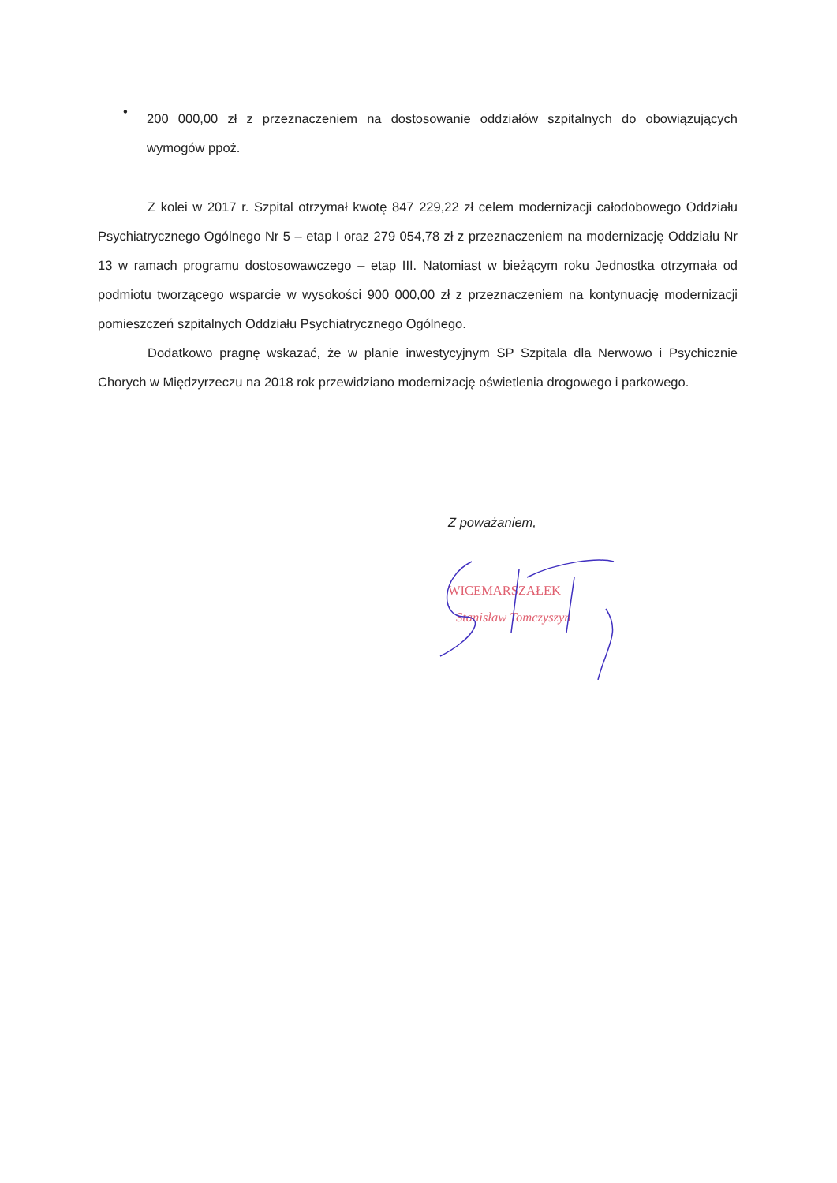•
200 000,00 zł z przeznaczeniem na dostosowanie oddziałów szpitalnych do obowiązujących wymogów ppoż.
Z kolei w 2017 r. Szpital otrzymał kwotę 847 229,22 zł celem modernizacji całodobowego Oddziału Psychiatrycznego Ogólnego Nr 5 – etap I oraz 279 054,78 zł z przeznaczeniem na modernizację Oddziału Nr 13 w ramach programu dostosowawczego – etap III. Natomiast w bieżącym roku Jednostka otrzymała od podmiotu tworzącego wsparcie w wysokości 900 000,00 zł z przeznaczeniem na kontynuację modernizacji pomieszczeń szpitalnych Oddziału Psychiatrycznego Ogólnego.
Dodatkowo pragnę wskazać, że w planie inwestycyjnym SP Szpitala dla Nerwowo i Psychicznie Chorych w Międzyrzeczu na 2018 rok przewidziano modernizację oświetlenia drogowego i parkowego.
Z poważaniem,
WICEMARSZAŁEK
Stanisław Tomczyszyn